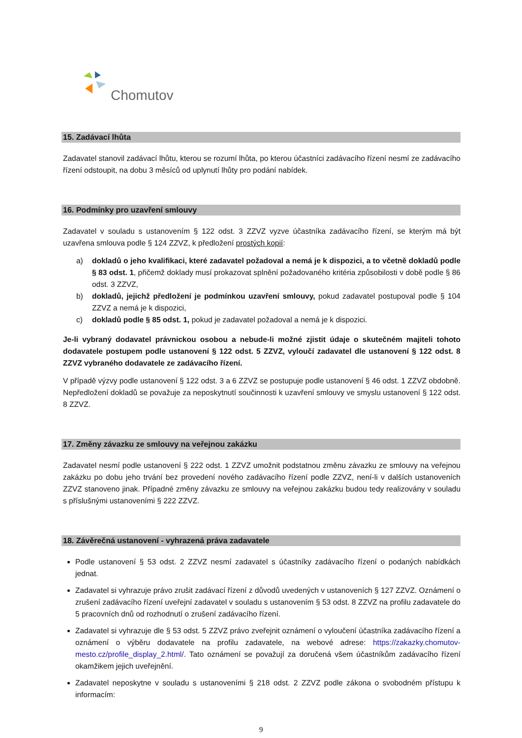Chomutov
15. Zadávací lhůta
Zadavatel stanovil zadávací lhůtu, kterou se rozumí lhůta, po kterou účastníci zadávacího řízení nesmí ze zadávacího řízení odstoupit, na dobu 3 měsíců od uplynutí lhůty pro podání nabídek.
16. Podmínky pro uzavření smlouvy
Zadavatel v souladu s ustanovením § 122 odst. 3 ZZVZ vyzve účastníka zadávacího řízení, se kterým má být uzavřena smlouva podle § 124 ZZVZ, k předložení prostých kopií:
a) dokladů o jeho kvalifikaci, které zadavatel požadoval a nemá je k dispozici, a to včetně dokladů podle § 83 odst. 1, přičemž doklady musí prokazovat splnění požadovaného kritéria způsobilosti v době podle § 86 odst. 3 ZZVZ,
b) dokladů, jejichž předložení je podmínkou uzavření smlouvy, pokud zadavatel postupoval podle § 104 ZZVZ a nemá je k dispozici,
c) dokladů podle § 85 odst. 1, pokud je zadavatel požadoval a nemá je k dispozici.
Je-li vybraný dodavatel právnickou osobou a nebude-li možné zjistit údaje o skutečném majiteli tohoto dodavatele postupem podle ustanovení § 122 odst. 5 ZZVZ, vyloučí zadavatel dle ustanovení § 122 odst. 8 ZZVZ vybraného dodavatele ze zadávacího řízení.
V případě výzvy podle ustanovení § 122 odst. 3 a 6 ZZVZ se postupuje podle ustanovení § 46 odst. 1 ZZVZ obdobně. Nepředložení dokladů se považuje za neposkytnutí součinnosti k uzavření smlouvy ve smyslu ustanovení § 122 odst. 8 ZZVZ.
17. Změny závazku ze smlouvy na veřejnou zakázku
Zadavatel nesmí podle ustanovení § 222 odst. 1 ZZVZ umožnit podstatnou změnu závazku ze smlouvy na veřejnou zakázku po dobu jeho trvání bez provedení nového zadávacího řízení podle ZZVZ, není-li v dalších ustanoveních ZZVZ stanoveno jinak. Případné změny závazku ze smlouvy na veřejnou zakázku budou tedy realizovány v souladu s příslušnými ustanoveními § 222 ZZVZ.
18. Závěrečná ustanovení - vyhrazená práva zadavatele
Podle ustanovení § 53 odst. 2 ZZVZ nesmí zadavatel s účastníky zadávacího řízení o podaných nabídkách jednat.
Zadavatel si vyhrazuje právo zrušit zadávací řízení z důvodů uvedených v ustanoveních § 127 ZZVZ. Oznámení o zrušení zadávacího řízení uveřejní zadavatel v souladu s ustanovením § 53 odst. 8 ZZVZ na profilu zadavatele do 5 pracovních dnů od rozhodnutí o zrušení zadávacího řízení.
Zadavatel si vyhrazuje dle § 53 odst. 5 ZZVZ právo zveřejnit oznámení o vyloučení účastníka zadávacího řízení a oznámení o výběru dodavatele na profilu zadavatele, na webové adrese: https://zakazky.chomutov-mesto.cz/profile_display_2.html/. Tato oznámení se považují za doručená všem účastníkům zadávacího řízení okamžikem jejich uveřejnění.
Zadavatel neposkytne v souladu s ustanoveními § 218 odst. 2 ZZVZ podle zákona o svobodném přístupu k informacím:
9